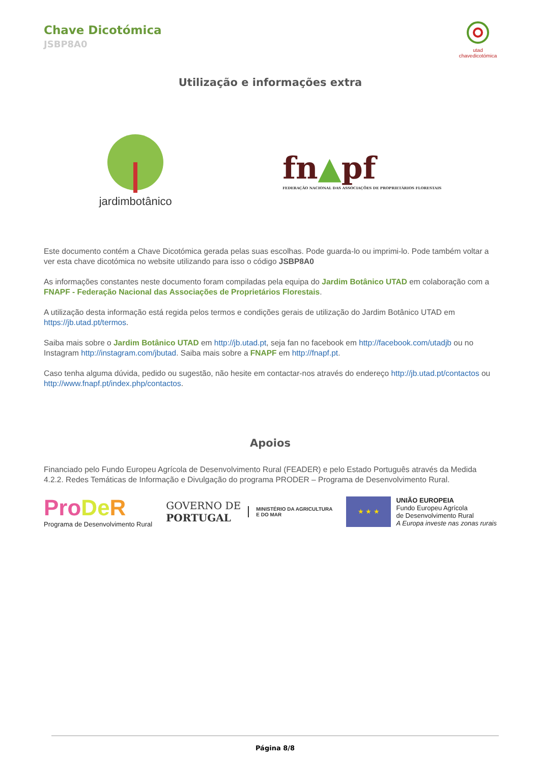Chave Dicotómica
JSBP8A0
utad
chavedicotómica
Utilização e informações extra
jardimbotânico
fn▲pf
FEDERAÇÃO NACIONAL DAS ASSOCIAÇÕES DE PROPRIETÁRIOS FLORESTAIS
Este documento contém a Chave Dicotómica gerada pelas suas escolhas. Pode guarda-lo ou imprimi-lo. Pode também voltar a ver esta chave dicotómica no website utilizando para isso o código JSBP8A0
As informações constantes neste documento foram compiladas pela equipa do Jardim Botânico UTAD em colaboração com a FNAPF - Federação Nacional das Associações de Proprietários Florestais.
A utilização desta informação está regida pelos termos e condições gerais de utilização do Jardim Botânico UTAD em https://jb.utad.pt/termos.
Saiba mais sobre o Jardim Botânico UTAD em http://jb.utad.pt, seja fan no facebook em http://facebook.com/utadjb ou no Instagram http://instagram.com/jbutad. Saiba mais sobre a FNAPF em http://fnapf.pt.
Caso tenha alguma dúvida, pedido ou sugestão, não hesite em contactar-nos através do endereço http://jb.utad.pt/contactos ou http://www.fnapf.pt/index.php/contactos.
Apoios
Financiado pelo Fundo Europeu Agrícola de Desenvolvimento Rural (FEADER) e pelo Estado Português através da Medida 4.2.2. Redes Temáticas de Informação e Divulgação do programa PRODER – Programa de Desenvolvimento Rural.
Pro De R
Programa de Desenvolvimento Rural
GOVERNO DE
PORTUGAL
MINISTÉRIO DA AGRICULTURA
E DO MAR
★ ★ ★
UNIÃO EUROPEIA
Fundo Europeu Agrícola
de Desenvolvimento Rural
A Europa investe nas zonas rurais
Página 8/8